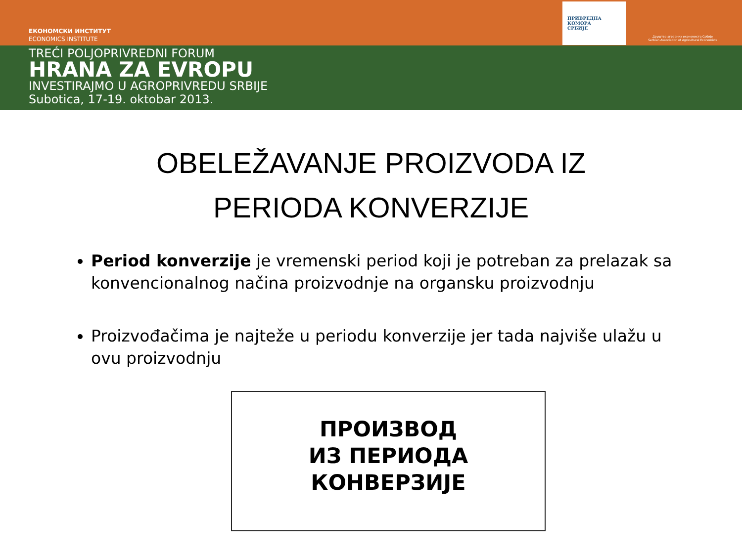ЕКОНОМСКИ ИНСТИТУТ
ECONOMICS INSTITUTE
ПРИВРЕДНА
КОМОРА
СРБИЈЕ
Друштво аграрних економиста Србије
Serbian Association of Agricultural Economists
TREĆI POLJOPRIVREDNI FORUM
HRANA ZA EVROPU
INVESTIRAJMO U AGROPRIVREDU SRBIJE
Subotica, 17-19. oktobar 2013.
OBELEŽAVANJE PROIZVODA IZ
PERIODA KONVERZIJE
Period konverzije je vremenski period koji je potreban za prelazak sa konvencionalnog načina proizvodnje na organsku proizvodnju
Proizvođačima je najteže u periodu konverzije jer tada najviše ulažu u ovu proizvodnju
ПРОИЗВОД
ИЗ ПЕРИОДА
КОНВЕРЗИЈЕ